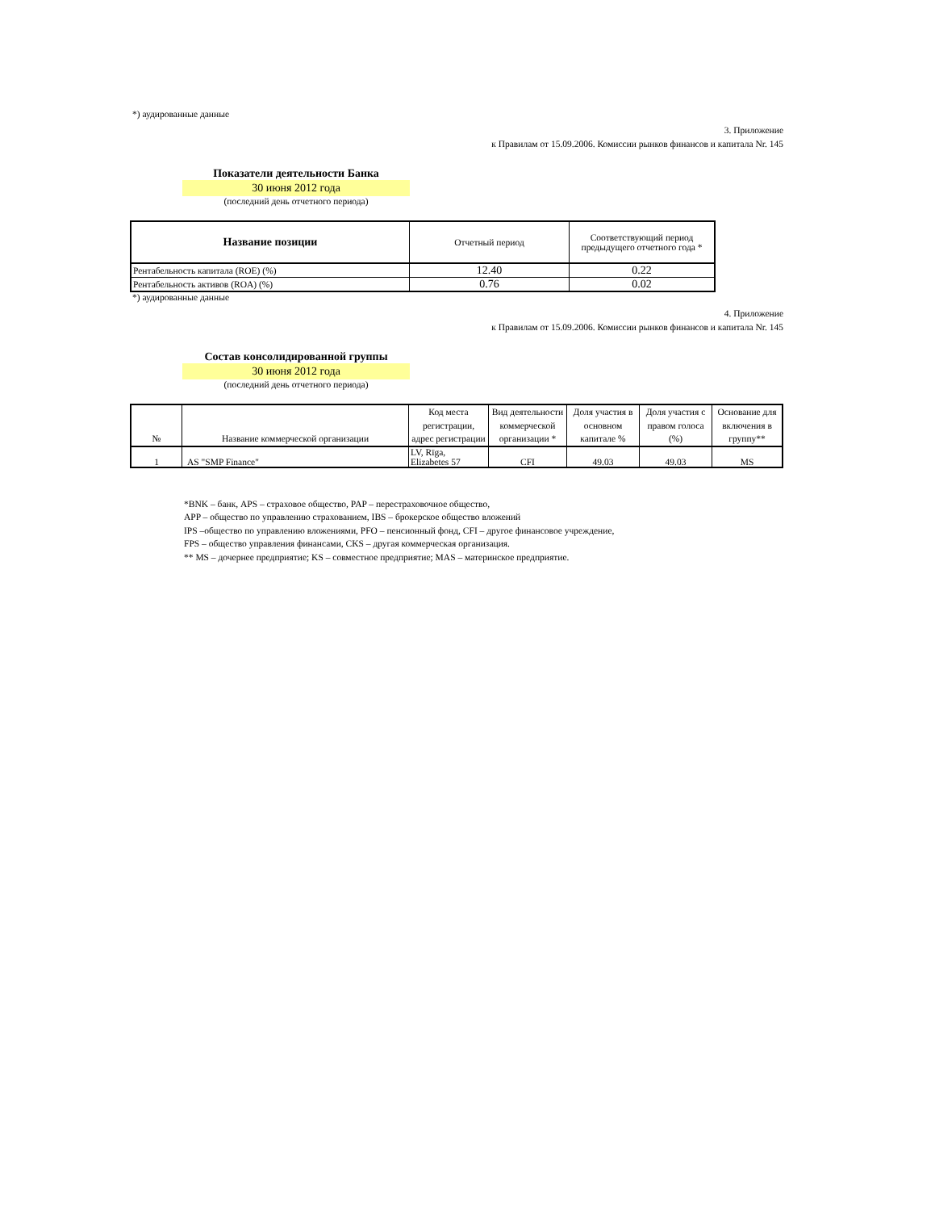*) аудированные данные
3. Приложение
к Правилам от 15.09.2006. Комиссии рынков финансов и капитала Nr. 145
Показатели деятельности Банка
30 июня 2012 года
(последний день отчетного периода)
| Название позиции | Отчетный период | Соответствующий период предыдущего отчетного года * |
| --- | --- | --- |
| Рентабельность капитала (ROE) (%) | 12.40 | 0.22 |
| Рентабельность активов (ROA) (%) | 0.76 | 0.02 |
*) аудированные данные
4. Приложение
к Правилам от 15.09.2006. Комиссии рынков финансов и капитала Nr. 145
Состав консолидированной группы
30 июня 2012 года
(последний день отчетного периода)
| № | Название коммерческой организации | Код места регистрации, адрес регистрации | Вид деятельности коммерческой организации * | Доля участия в основном капитале % | Доля участия с правом голоса (%) | Основание для включения в группу** |
| --- | --- | --- | --- | --- | --- | --- |
| 1 | AS "SMP Finance" | LV, Rīga, Elizabetes 57 | CFI | 49.03 | 49.03 | MS |
*BNK – банк, APS – страховое общество, PAP – перестраховочное общество,
APP – общество по управлению страхованием, IBS – брокерское общество вложений
IPS –общество по управлению вложениями, PFO – пенсионный фонд, CFI – другое финансовое учреждение,
FPS – общество управления финансами, CKS – другая коммерческая организация.
** MS – дочернее предприятие; KS – совместное предприятие; MAS – материнское предприятие.